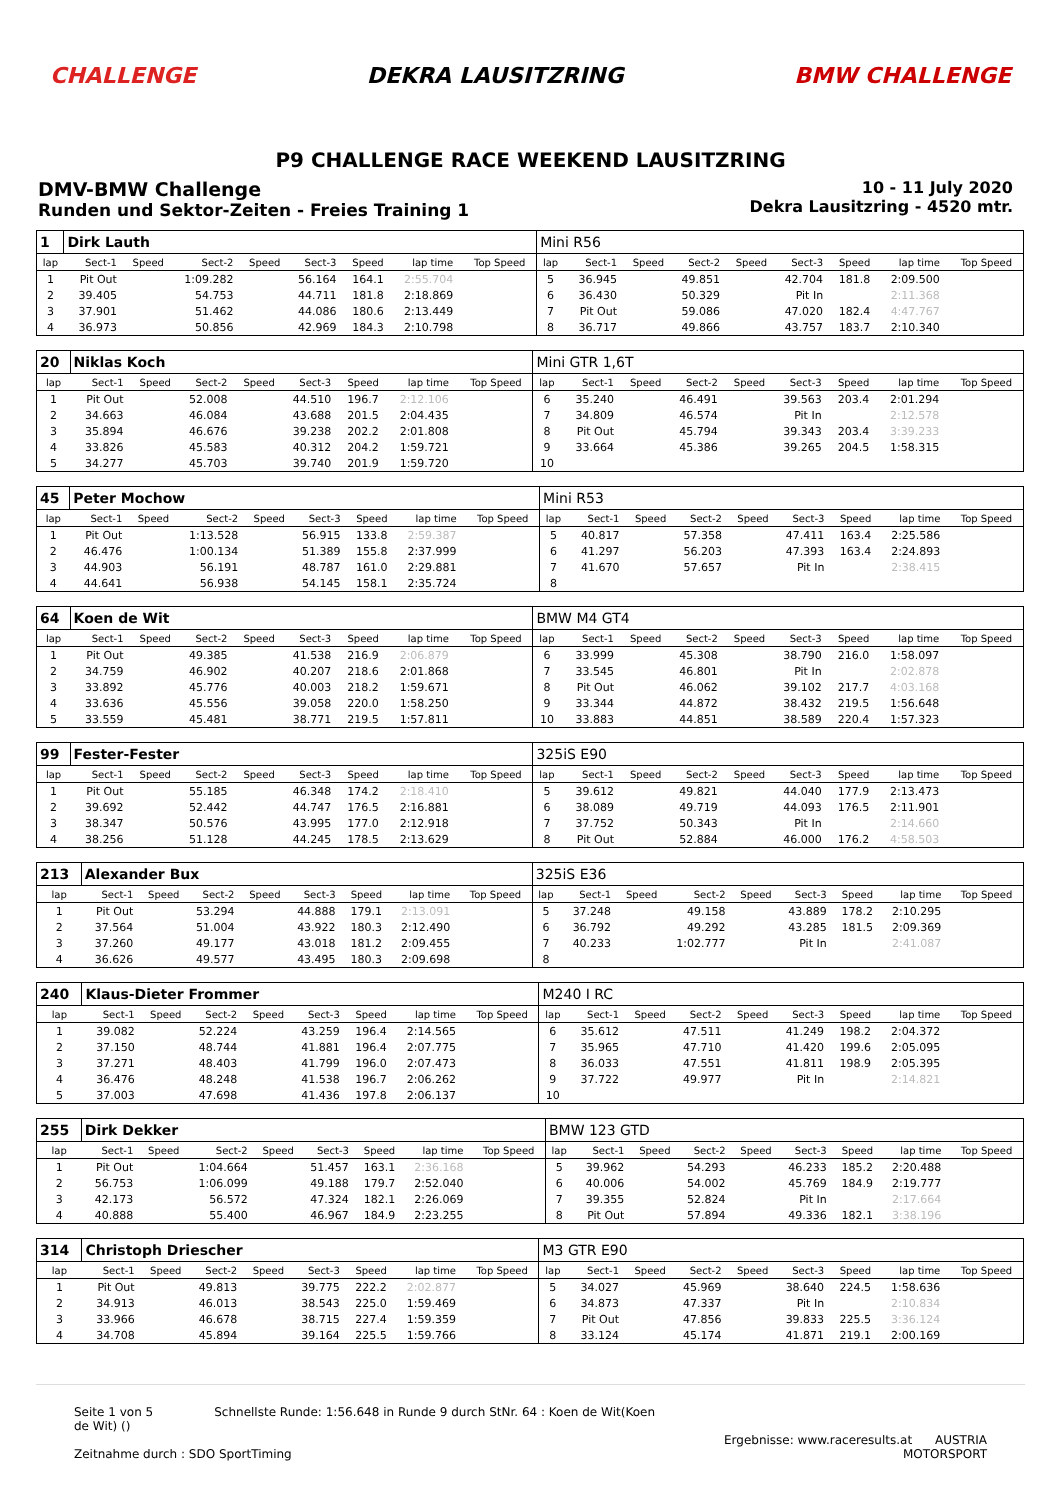CHALLENGE DEKRA LAUSITZRING BMW CHALLENGE
P9 CHALLENGE RACE WEEKEND LAUSITZRING
DMV-BMW Challenge
Runden und Sektor-Zeiten - Freies Training 1
10 - 11 July 2020
Dekra Lausitzring - 4520 mtr.
| 1 | Dirk Lauth | | | | | | | | | Mini R56 | | | | | | | | | |
| lap | Sect-1 | Speed | Sect-2 | Speed | Sect-3 | Speed | lap time | Top Speed | | lap | Sect-1 | Speed | Sect-2 | Speed | Sect-3 | Speed | lap time | Top Speed | |
| 1 | Pit Out | | 1:09.282 | | 56.164 | 164.1 | 2:55.704 | | | 5 | 36.945 | | 49.851 | | 42.704 | 181.8 | 2:09.500 | | |
| 2 | 39.405 | | 54.753 | | 44.711 | 181.8 | 2:18.869 | | | 6 | 36.430 | | 50.329 | | Pit In | | 2:11.368 | | |
| 3 | 37.901 | | 51.462 | | 44.086 | 180.6 | 2:13.449 | | | 7 | Pit Out | | 59.086 | | 47.020 | 182.4 | 4:47.767 | | |
| 4 | 36.973 | | 50.856 | | 42.969 | 184.3 | 2:10.798 | | | 8 | 36.717 | | 49.866 | | 43.757 | 183.7 | 2:10.340 | | |
| 20 | Niklas Koch | | | | | | | | | Mini GTR 1,6T | | | | | | | | | |
| lap | Sect-1 | Speed | Sect-2 | Speed | Sect-3 | Speed | lap time | Top Speed | | lap | Sect-1 | Speed | Sect-2 | Speed | Sect-3 | Speed | lap time | Top Speed | |
| 1 | Pit Out | | 52.008 | | 44.510 | 196.7 | 2:12.106 | | | 6 | 35.240 | | 46.491 | | 39.563 | 203.4 | 2:01.294 | | |
| 2 | 34.663 | | 46.084 | | 43.688 | 201.5 | 2:04.435 | | | 7 | 34.809 | | 46.574 | | Pit In | | 2:12.578 | | |
| 3 | 35.894 | | 46.676 | | 39.238 | 202.2 | 2:01.808 | | | 8 | Pit Out | | 45.794 | | 39.343 | 203.4 | 3:39.233 | | |
| 4 | 33.826 | | 45.583 | | 40.312 | 204.2 | 1:59.721 | | | 9 | 33.664 | | 45.386 | | 39.265 | 204.5 | 1:58.315 | | |
| 5 | 34.277 | | 45.703 | | 39.740 | 201.9 | 1:59.720 | | | 10 | | | | | | | | | |
| 45 | Peter Mochow | | | | | | | | | Mini R53 | | | | | | | | | |
| lap | Sect-1 | Speed | Sect-2 | Speed | Sect-3 | Speed | lap time | Top Speed | | lap | Sect-1 | Speed | Sect-2 | Speed | Sect-3 | Speed | lap time | Top Speed | |
| 1 | Pit Out | | 1:13.528 | | 56.915 | 133.8 | 2:59.387 | | | 5 | 40.817 | | 57.358 | | 47.411 | 163.4 | 2:25.586 | | |
| 2 | 46.476 | | 1:00.134 | | 51.389 | 155.8 | 2:37.999 | | | 6 | 41.297 | | 56.203 | | 47.393 | 163.4 | 2:24.893 | | |
| 3 | 44.903 | | 56.191 | | 48.787 | 161.0 | 2:29.881 | | | 7 | 41.670 | | 57.657 | | Pit In | | 2:38.415 | | |
| 4 | 44.641 | | 56.938 | | 54.145 | 158.1 | 2:35.724 | | | 8 | | | | | | | | | |
| 64 | Koen de Wit | | | | | | | | | BMW M4 GT4 | | | | | | | | | |
| lap | Sect-1 | Speed | Sect-2 | Speed | Sect-3 | Speed | lap time | Top Speed | | lap | Sect-1 | Speed | Sect-2 | Speed | Sect-3 | Speed | lap time | Top Speed | |
| 1 | Pit Out | | 49.385 | | 41.538 | 216.9 | 2:06.879 | | | 6 | 33.999 | | 45.308 | | 38.790 | 216.0 | 1:58.097 | | |
| 2 | 34.759 | | 46.902 | | 40.207 | 218.6 | 2:01.868 | | | 7 | 33.545 | | 46.801 | | Pit In | | 2:02.878 | | |
| 3 | 33.892 | | 45.776 | | 40.003 | 218.2 | 1:59.671 | | | 8 | Pit Out | | 46.062 | | 39.102 | 217.7 | 4:03.168 | | |
| 4 | 33.636 | | 45.556 | | 39.058 | 220.0 | 1:58.250 | | | 9 | 33.344 | | 44.872 | | 38.432 | 219.5 | 1:56.648 | | |
| 5 | 33.559 | | 45.481 | | 38.771 | 219.5 | 1:57.811 | | | 10 | 33.883 | | 44.851 | | 38.589 | 220.4 | 1:57.323 | | |
| 99 | Fester-Fester | | | | | | | | | 325iS E90 | | | | | | | | | |
| lap | Sect-1 | Speed | Sect-2 | Speed | Sect-3 | Speed | lap time | Top Speed | | lap | Sect-1 | Speed | Sect-2 | Speed | Sect-3 | Speed | lap time | Top Speed | |
| 1 | Pit Out | | 55.185 | | 46.348 | 174.2 | 2:18.410 | | | 5 | 39.612 | | 49.821 | | 44.040 | 177.9 | 2:13.473 | | |
| 2 | 39.692 | | 52.442 | | 44.747 | 176.5 | 2:16.881 | | | 6 | 38.089 | | 49.719 | | 44.093 | 176.5 | 2:11.901 | | |
| 3 | 38.347 | | 50.576 | | 43.995 | 177.0 | 2:12.918 | | | 7 | 37.752 | | 50.343 | | Pit In | | 2:14.660 | | |
| 4 | 38.256 | | 51.128 | | 44.245 | 178.5 | 2:13.629 | | | 8 | Pit Out | | 52.884 | | 46.000 | 176.2 | 4:58.503 | | |
| 213 | Alexander Bux | | | | | | | | | 325iS E36 | | | | | | | | | |
| lap | Sect-1 | Speed | Sect-2 | Speed | Sect-3 | Speed | lap time | Top Speed | | lap | Sect-1 | Speed | Sect-2 | Speed | Sect-3 | Speed | lap time | Top Speed | |
| 1 | Pit Out | | 53.294 | | 44.888 | 179.1 | 2:13.091 | | | 5 | 37.248 | | 49.158 | | 43.889 | 178.2 | 2:10.295 | | |
| 2 | 37.564 | | 51.004 | | 43.922 | 180.3 | 2:12.490 | | | 6 | 36.792 | | 49.292 | | 43.285 | 181.5 | 2:09.369 | | |
| 3 | 37.260 | | 49.177 | | 43.018 | 181.2 | 2:09.455 | | | 7 | 40.233 | | 1:02.777 | | Pit In | | 2:41.087 | | |
| 4 | 36.626 | | 49.577 | | 43.495 | 180.3 | 2:09.698 | | | 8 | | | | | | | | | |
| 240 | Klaus-Dieter Frommer | | | | | | | | | M240 I RC | | | | | | | | | |
| lap | Sect-1 | Speed | Sect-2 | Speed | Sect-3 | Speed | lap time | Top Speed | | lap | Sect-1 | Speed | Sect-2 | Speed | Sect-3 | Speed | lap time | Top Speed | |
| 1 | 39.082 | | 52.224 | | 43.259 | 196.4 | 2:14.565 | | | 6 | 35.612 | | 47.511 | | 41.249 | 198.2 | 2:04.372 | | |
| 2 | 37.150 | | 48.744 | | 41.881 | 196.4 | 2:07.775 | | | 7 | 35.965 | | 47.710 | | 41.420 | 199.6 | 2:05.095 | | |
| 3 | 37.271 | | 48.403 | | 41.799 | 196.0 | 2:07.473 | | | 8 | 36.033 | | 47.551 | | 41.811 | 198.9 | 2:05.395 | | |
| 4 | 36.476 | | 48.248 | | 41.538 | 196.7 | 2:06.262 | | | 9 | 37.722 | | 49.977 | | Pit In | | 2:14.821 | | |
| 5 | 37.003 | | 47.698 | | 41.436 | 197.8 | 2:06.137 | | | 10 | | | | | | | | | |
| 255 | Dirk Dekker | | | | | | | | | BMW 123 GTD | | | | | | | | | |
| lap | Sect-1 | Speed | Sect-2 | Speed | Sect-3 | Speed | lap time | Top Speed | | lap | Sect-1 | Speed | Sect-2 | Speed | Sect-3 | Speed | lap time | Top Speed | |
| 1 | Pit Out | | 1:04.664 | | 51.457 | 163.1 | 2:36.168 | | | 5 | 39.962 | | 54.293 | | 46.233 | 185.2 | 2:20.488 | | |
| 2 | 56.753 | | 1:06.099 | | 49.188 | 179.7 | 2:52.040 | | | 6 | 40.006 | | 54.002 | | 45.769 | 184.9 | 2:19.777 | | |
| 3 | 42.173 | | 56.572 | | 47.324 | 182.1 | 2:26.069 | | | 7 | 39.355 | | 52.824 | | Pit In | | 2:17.664 | | |
| 4 | 40.888 | | 55.400 | | 46.967 | 184.9 | 2:23.255 | | | 8 | Pit Out | | 57.894 | | 49.336 | 182.1 | 3:38.196 | | |
| 314 | Christoph Driescher | | | | | | | | | M3 GTR E90 | | | | | | | | | |
| lap | Sect-1 | Speed | Sect-2 | Speed | Sect-3 | Speed | lap time | Top Speed | | lap | Sect-1 | Speed | Sect-2 | Speed | Sect-3 | Speed | lap time | Top Speed | |
| 1 | Pit Out | | 49.813 | | 39.775 | 222.2 | 2:02.877 | | | 5 | 34.027 | | 45.969 | | 38.640 | 224.5 | 1:58.636 | | |
| 2 | 34.913 | | 46.013 | | 38.543 | 225.0 | 1:59.469 | | | 6 | 34.873 | | 47.337 | | Pit In | | 2:10.834 | | |
| 3 | 33.966 | | 46.678 | | 38.715 | 227.4 | 1:59.359 | | | 7 | Pit Out | | 47.856 | | 39.833 | 225.5 | 3:36.124 | | |
| 4 | 34.708 | | 45.894 | | 39.164 | 225.5 | 1:59.766 | | | 8 | 33.124 | | 45.174 | | 41.871 | 219.1 | 2:00.169 | | |
Seite 1 von 5 Schnellste Runde: 1:56.648 in Runde 9 durch StNr. 64 : Koen de Wit(Koen de Wit) ()
Zeitnahme durch : SDO SportTiming
Ergebnisse: www.raceresults.at AUSTRIA MOTORSPORT